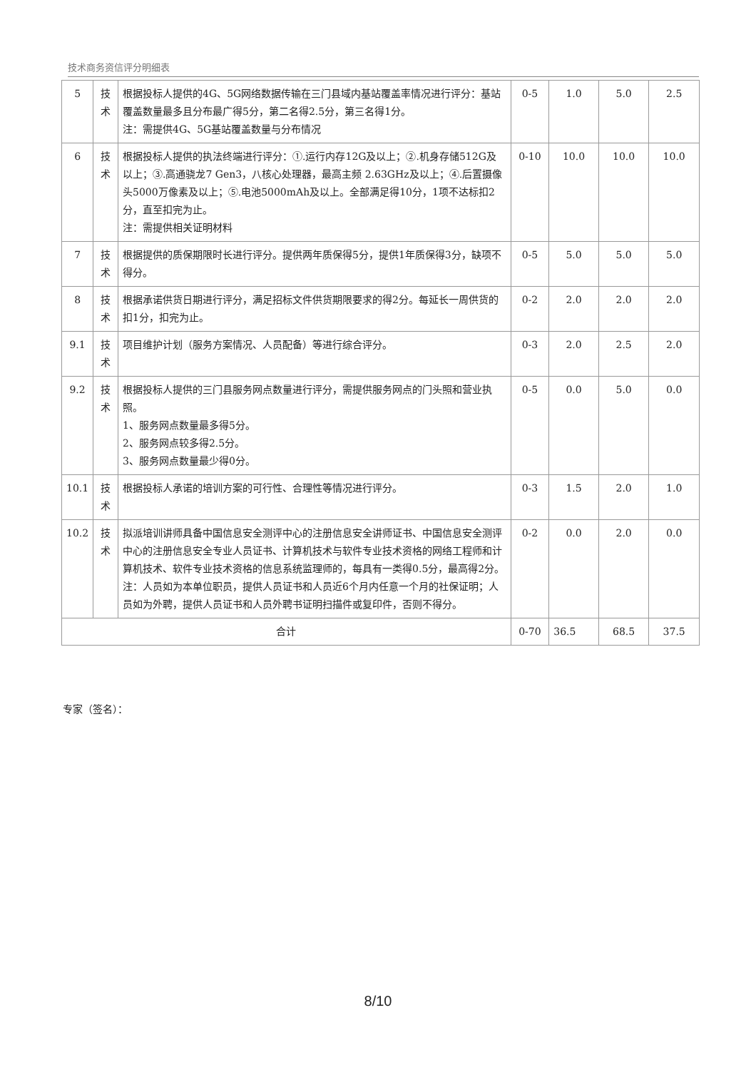技术商务资信评分明细表
| 5 | 技术 | 根据投标人提供的4G、5G网络数据传输在三门县域内基站覆盖率情况进行评分：基站覆盖数量最多且分布最广得5分，第二名得2.5分，第三名得1分。 注：需提供4G、5G基站覆盖数量与分布情况 | 0-5 | 1.0 | 5.0 | 2.5 |
| 6 | 技术 | 根据投标人提供的执法终端进行评分：①.运行内存12G及以上；②.机身存储512G及以上；③.高通骁龙7 Gen3，八核心处理器，最高主频 2.63GHz及以上；④.后置摄像头5000万像素及以上；⑤.电池5000mAh及以上。全部满足得10分，1项不达标扣2分，直至扣完为止。 注：需提供相关证明材料 | 0-10 | 10.0 | 10.0 | 10.0 |
| 7 | 技术 | 根据提供的质保期限时长进行评分。提供两年质保得5分，提供1年质保得3分，缺项不得分。 | 0-5 | 5.0 | 5.0 | 5.0 |
| 8 | 技术 | 根据承诺供货日期进行评分，满足招标文件供货期限要求的得2分。每延长一周供货的扣1分，扣完为止。 | 0-2 | 2.0 | 2.0 | 2.0 |
| 9.1 | 技术 | 项目维护计划（服务方案情况、人员配备）等进行综合评分。 | 0-3 | 2.0 | 2.5 | 2.0 |
| 9.2 | 技术 | 根据投标人提供的三门县服务网点数量进行评分，需提供服务网点的门头照和营业执照。 1、服务网点数量最多得5分。 2、服务网点较多得2.5分。 3、服务网点数量最少得0分。 | 0-5 | 0.0 | 5.0 | 0.0 |
| 10.1 | 技术 | 根据投标人承诺的培训方案的可行性、合理性等情况进行评分。 | 0-3 | 1.5 | 2.0 | 1.0 |
| 10.2 | 技术 | 拟派培训讲师具备中国信息安全测评中心的注册信息安全讲师证书、中国信息安全测评中心的注册信息安全专业人员证书、计算机技术与软件专业技术资格的网络工程师和计算机技术、软件专业技术资格的信息系统监理师的，每具有一类得0.5分，最高得2分。 注：人员如为本单位职员，提供人员证书和人员近6个月内任意一个月的社保证明；人员如为外聘，提供人员证书和人员外聘书证明扫描件或复印件，否则不得分。 | 0-2 | 0.0 | 2.0 | 0.0 |
| 合计 | | | 0-70 | 36.5 | 68.5 | 37.5 |
专家（签名）：
8/10